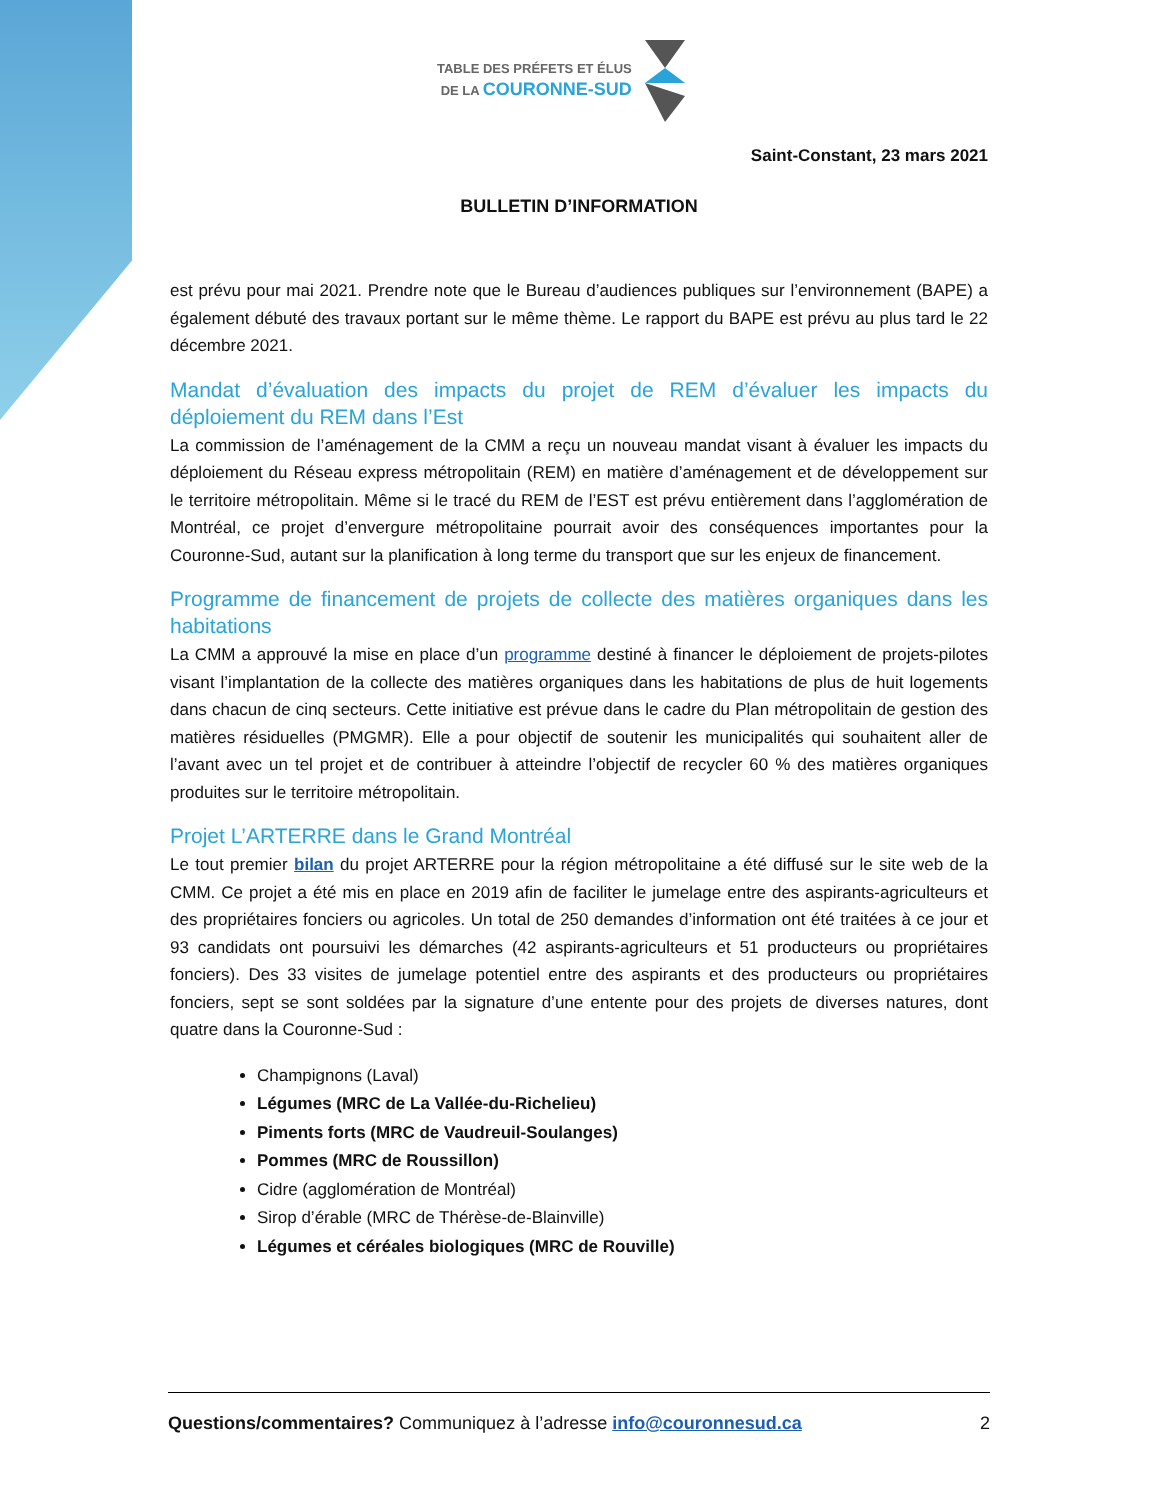TABLE DES PRÉFETS ET ÉLUS
DE LA COURONNE-SUD
Saint-Constant, 23 mars 2021
BULLETIN D’INFORMATION
est prévu pour mai 2021. Prendre note que le Bureau d’audiences publiques sur l’environnement (BAPE) a également débuté des travaux portant sur le même thème. Le rapport du BAPE est prévu au plus tard le 22 décembre 2021.
Mandat d’évaluation des impacts du projet de REM d’évaluer les impacts du déploiement du REM dans l’Est
La commission de l’aménagement de la CMM a reçu un nouveau mandat visant à évaluer les impacts du déploiement du Réseau express métropolitain (REM) en matière d’aménagement et de développement sur le territoire métropolitain. Même si le tracé du REM de l’EST est prévu entièrement dans l’agglomération de Montréal, ce projet d’envergure métropolitaine pourrait avoir des conséquences importantes pour la Couronne-Sud, autant sur la planification à long terme du transport que sur les enjeux de financement.
Programme de financement de projets de collecte des matières organiques dans les habitations
La CMM a approuvé la mise en place d’un programme destiné à financer le déploiement de projets-pilotes visant l’implantation de la collecte des matières organiques dans les habitations de plus de huit logements dans chacun de cinq secteurs. Cette initiative est prévue dans le cadre du Plan métropolitain de gestion des matières résiduelles (PMGMR). Elle a pour objectif de soutenir les municipalités qui souhaitent aller de l’avant avec un tel projet et de contribuer à atteindre l’objectif de recycler 60 % des matières organiques produites sur le territoire métropolitain.
Projet L’ARTERRE dans le Grand Montréal
Le tout premier bilan du projet ARTERRE pour la région métropolitaine a été diffusé sur le site web de la CMM. Ce projet a été mis en place en 2019 afin de faciliter le jumelage entre des aspirants-agriculteurs et des propriétaires fonciers ou agricoles. Un total de 250 demandes d’information ont été traitées à ce jour et 93 candidats ont poursuivi les démarches (42 aspirants-agriculteurs et 51 producteurs ou propriétaires fonciers). Des 33 visites de jumelage potentiel entre des aspirants et des producteurs ou propriétaires fonciers, sept se sont soldées par la signature d’une entente pour des projets de diverses natures, dont quatre dans la Couronne-Sud :
Champignons (Laval)
Légumes (MRC de La Vallée-du-Richelieu)
Piments forts (MRC de Vaudreuil-Soulanges)
Pommes (MRC de Roussillon)
Cidre (agglomération de Montréal)
Sirop d’érable (MRC de Thérèse-de-Blainville)
Légumes et céréales biologiques (MRC de Rouville)
Questions/commentaires? Communiquez à l’adresse info@couronnesud.ca 2